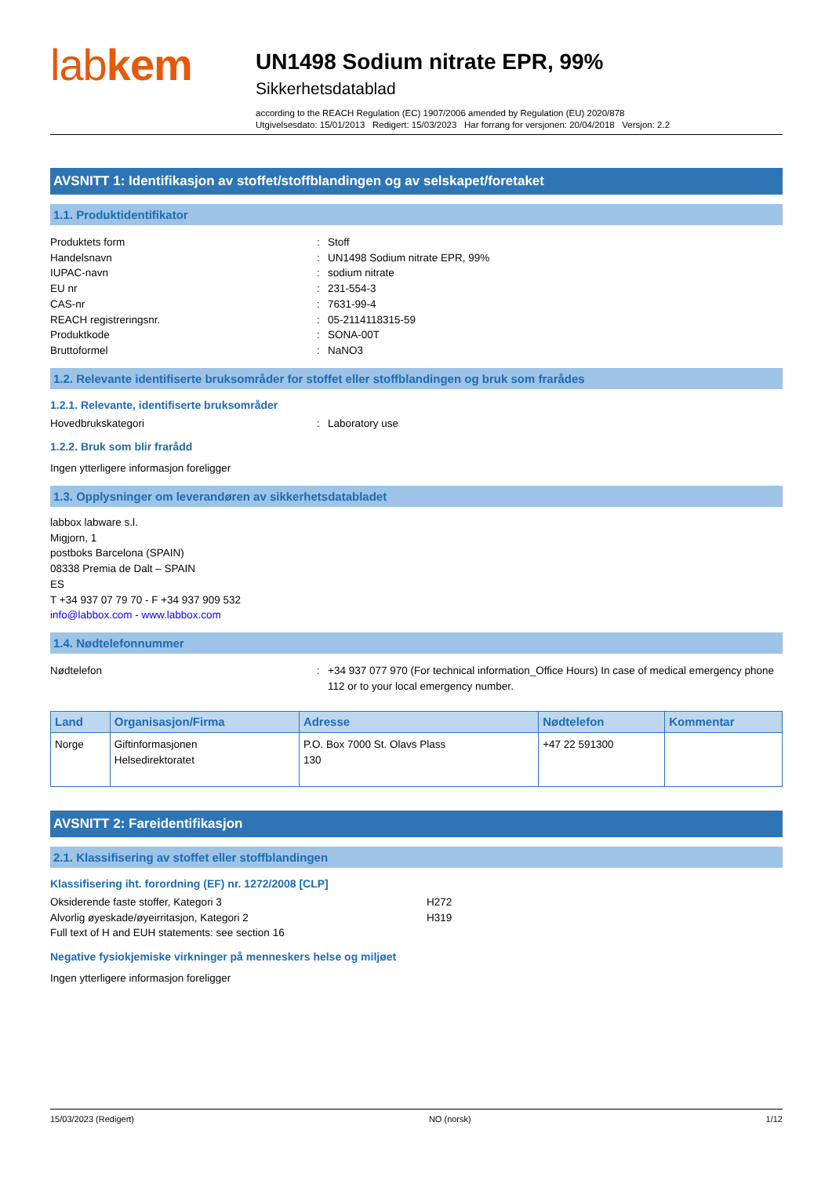labkem
UN1498 Sodium nitrate EPR, 99%
Sikkerhetsdatablad
according to the REACH Regulation (EC) 1907/2006 amended by Regulation (EU) 2020/878
Utgivelsesdato: 15/01/2013 Redigert: 15/03/2023 Har forrang for versjonen: 20/04/2018 Versjon: 2.2
AVSNITT 1: Identifikasjon av stoffet/stoffblandingen og av selskapet/foretaket
1.1. Produktidentifikator
Produktets form
:
Stoff
Handelsnavn
:
UN1498 Sodium nitrate EPR, 99%
IUPAC-navn
:
sodium nitrate
EU nr
:
231-554-3
CAS-nr
:
7631-99-4
REACH registreringsnr.
:
05-2114118315-59
Produktkode
:
SONA-00T
Bruttoformel
:
NaNO3
1.2. Relevante identifiserte bruksområder for stoffet eller stoffblandingen og bruk som frarådes
1.2.1. Relevante, identifiserte bruksområder
Hovedbrukskategori
:
Laboratory use
1.2.2. Bruk som blir frarådd
Ingen ytterligere informasjon foreligger
1.3. Opplysninger om leverandøren av sikkerhetsdatabladet
labbox labware s.l.
Migjorn, 1
postboks Barcelona (SPAIN)
08338 Premia de Dalt – SPAIN
ES
T +34 937 07 79 70 - F +34 937 909 532
info@labbox.com - www.labbox.com
1.4. Nødtelefonnummer
Nødtelefon
:
+34 937 077 970 (For technical information_Office Hours) In case of medical emergency phone 112 or to your local emergency number.
| Land | Organisasjon/Firma | Adresse | Nødtelefon | Kommentar |
| --- | --- | --- | --- | --- |
| Norge | Giftinformasjonen Helsedirektoratet | P.O. Box 7000 St. Olavs Plass 130 | +47 22 591300 | |
AVSNITT 2: Fareidentifikasjon
2.1. Klassifisering av stoffet eller stoffblandingen
Klassifisering iht. forordning (EF) nr. 1272/2008 [CLP]
Oksiderende faste stoffer, Kategori 3
H272
Alvorlig øyeskade/øyeirritasjon, Kategori 2
H319
Full text of H and EUH statements: see section 16
Negative fysiokjemiske virkninger på menneskers helse og miljøet
Ingen ytterligere informasjon foreligger
15/03/2023 (Redigert) NO (norsk) 1/12